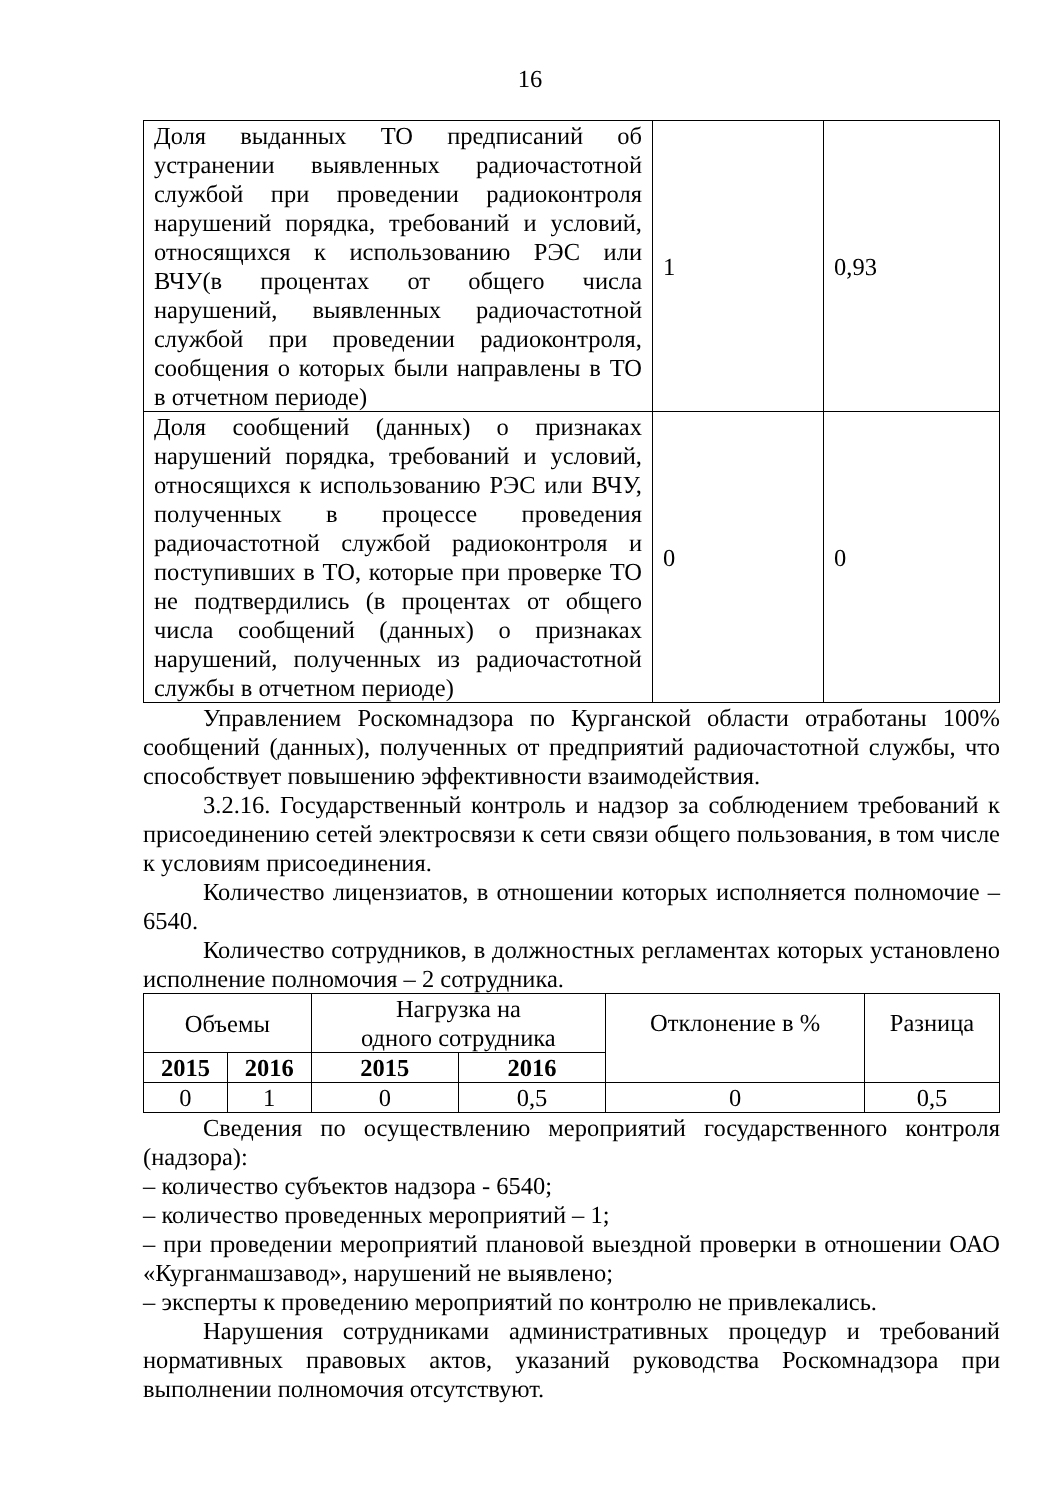16
| Доля выданных ТО предписаний об устранении выявленных радиочастотной службой при проведении радиоконтроля нарушений порядка, требований и условий, относящихся к использованию РЭС или ВЧУ(в процентах от общего числа нарушений, выявленных радиочастотной службой при проведении радиоконтроля, сообщения о которых были направлены в ТО в отчетном периоде) | 1 | 0,93 |
| Доля сообщений (данных) о признаках нарушений порядка, требований и условий, относящихся к использованию РЭС или ВЧУ, полученных в процессе проведения радиочастотной службой радиоконтроля и поступивших в ТО, которые при проверке ТО не подтвердились (в процентах от общего числа сообщений (данных) о признаках нарушений, полученных из радиочастотной службы в отчетном периоде) | 0 | 0 |
Управлением Роскомнадзора по Курганской области отработаны 100% сообщений (данных), полученных от предприятий радиочастотной службы, что способствует повышению эффективности взаимодействия.
3.2.16. Государственный контроль и надзор за соблюдением требований к присоединению сетей электросвязи к сети связи общего пользования, в том числе к условиям присоединения.
Количество лицензиатов, в отношении которых исполняется полномочие – 6540.
Количество сотрудников, в должностных регламентах которых установлено исполнение полномочия – 2 сотрудника.
| Объемы | | Нагрузка на одного сотрудника | | Отклонение в % | Разница |
| 2015 | 2016 | 2015 | 2016 | | |
| 0 | 1 | 0 | 0,5 | 0 | 0,5 |
Сведения по осуществлению мероприятий государственного контроля (надзора):
– количество субъектов надзора - 6540;
– количество проведенных мероприятий – 1;
– при проведении мероприятий плановой выездной проверки в отношении ОАО «Курганмашзавод», нарушений не выявлено;
– эксперты к проведению мероприятий по контролю не привлекались.
Нарушения сотрудниками административных процедур и требований нормативных правовых актов, указаний руководства Роскомнадзора при выполнении полномочия отсутствуют.